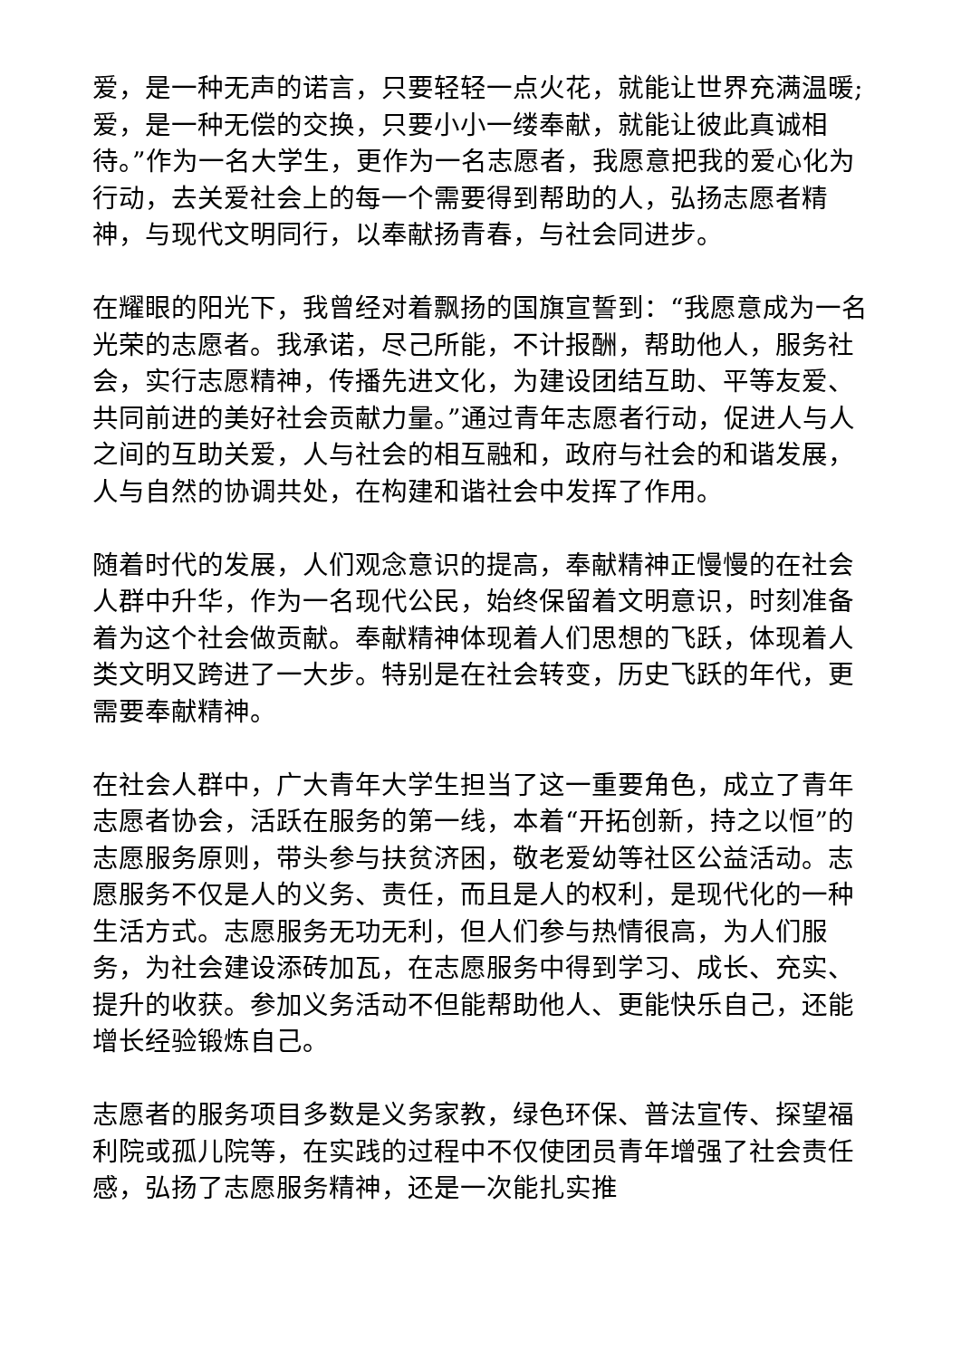爱，是一种无声的诺言，只要轻轻一点火花，就能让世界充满温暖;爱，是一种无偿的交换，只要小小一缕奉献，就能让彼此真诚相待。”作为一名大学生，更作为一名志愿者，我愿意把我的爱心化为行动，去关爱社会上的每一个需要得到帮助的人，弘扬志愿者精神，与现代文明同行，以奉献扬青春，与社会同进步。
在耀眼的阳光下，我曾经对着飘扬的国旗宣誓到：“我愿意成为一名光荣的志愿者。我承诺，尽己所能，不计报酬，帮助他人，服务社会，实行志愿精神，传播先进文化，为建设团结互助、平等友爱、共同前进的美好社会贡献力量。”通过青年志愿者行动，促进人与人之间的互助关爱，人与社会的相互融和，政府与社会的和谐发展，人与自然的协调共处，在构建和谐社会中发挥了作用。
随着时代的发展，人们观念意识的提高，奉献精神正慢慢的在社会人群中升华，作为一名现代公民，始终保留着文明意识，时刻准备着为这个社会做贡献。奉献精神体现着人们思想的飞跃，体现着人类文明又跨进了一大步。特别是在社会转变，历史飞跃的年代，更需要奉献精神。
在社会人群中，广大青年大学生担当了这一重要角色，成立了青年志愿者协会，活跃在服务的第一线，本着“开拓创新，持之以恒”的志愿服务原则，带头参与扶贫济困，敬老爱幼等社区公益活动。志愿服务不仅是人的义务、责任，而且是人的权利，是现代化的一种生活方式。志愿服务无功无利，但人们参与热情很高，为人们服务，为社会建设添砖加瓦，在志愿服务中得到学习、成长、充实、提升的收获。参加义务活动不但能帮助他人、更能快乐自己，还能增长经验锻炼自己。
志愿者的服务项目多数是义务家教，绿色环保、普法宣传、探望福利院或孤儿院等，在实践的过程中不仅使团员青年增强了社会责任感，弘扬了志愿服务精神，还是一次能扎实推